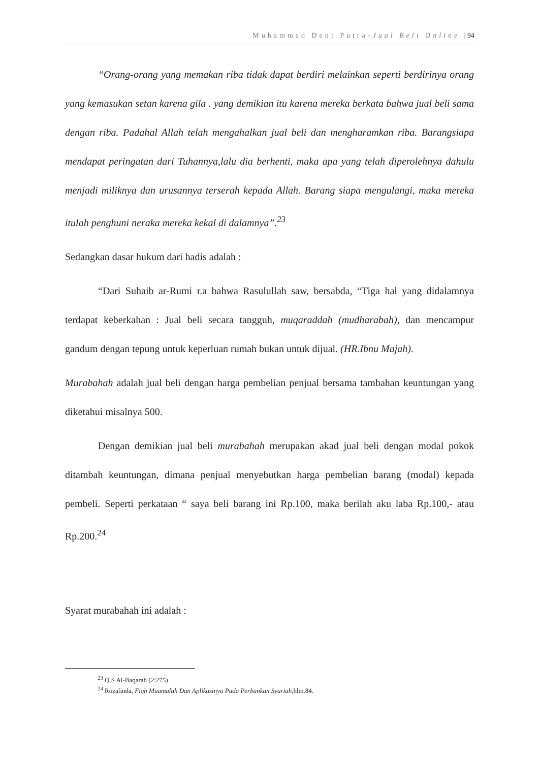Muhammad Deni Putra-Jual Beli Online | 94
“Orang-orang yang memakan riba tidak dapat berdiri melainkan seperti berdirinya orang yang kemasukan setan karena gila . yang demikian itu karena mereka berkata bahwa jual beli sama dengan riba. Padahal Allah telah mengahalkan jual beli dan mengharamkan riba. Barangsiapa mendapat peringatan dari Tuhannya,lalu dia berhenti, maka apa yang telah diperolehnya dahulu menjadi miliknya dan urusannya terserah kepada Allah. Barang siapa mengulangi, maka mereka itulah penghuni neraka mereka kekal di dalamnya”.<sup>23</sup>
Sedangkan dasar hukum dari hadis adalah :
“Dari Suhaib ar-Rumi r.a bahwa Rasulullah saw, bersabda, “Tiga hal yang didalamnya terdapat keberkahan : Jual beli secara tangguh, muqaraddah (mudharabah), dan mencampur gandum dengan tepung untuk keperluan rumah bukan untuk dijual. (HR.Ibnu Majah).
Murabahah adalah jual beli dengan harga pembelian penjual bersama tambahan keuntungan yang diketahui misalnya 500.
Dengan demikian jual beli murabahah merupakan akad jual beli dengan modal pokok ditambah keuntungan, dimana penjual menyebutkan harga pembelian barang (modal) kepada pembeli. Seperti perkataan “ saya beli barang ini Rp.100, maka berilah aku laba Rp.100,- atau Rp.200.<sup>24</sup>
Syarat murabahah ini adalah :
<sup>23</sup> Q.S Al-Baqarah (2:275).
<sup>24</sup> Rozalinda, Fiqh Muamalah Dan Aplikasinya Pada Perbankan Syariah,hlm.84.